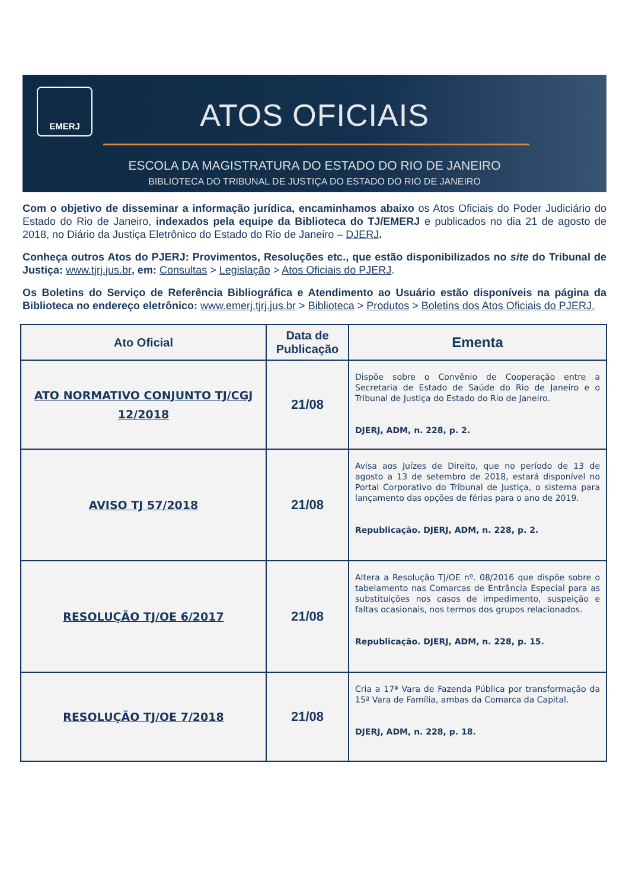EMERJ
ATOS OFICIAIS
ESCOLA DA MAGISTRATURA DO ESTADO DO RIO DE JANEIRO
BIBLIOTECA DO TRIBUNAL DE JUSTIÇA DO ESTADO DO RIO DE JANEIRO
Com o objetivo de disseminar a informação jurídica, encaminhamos abaixo os Atos Oficiais do Poder Judiciário do Estado do Rio de Janeiro, indexados pela equipe da Biblioteca do TJ/EMERJ e publicados no dia 21 de agosto de 2018, no Diário da Justiça Eletrônico do Estado do Rio de Janeiro – DJERJ.
Conheça outros Atos do PJERJ: Provimentos, Resoluções etc., que estão disponibilizados no site do Tribunal de Justiça: www.tjrj.jus.br, em: Consultas > Legislação > Atos Oficiais do PJERJ.
Os Boletins do Serviço de Referência Bibliográfica e Atendimento ao Usuário estão disponíveis na página da Biblioteca no endereço eletrônico: www.emerj.tjrj.jus.br > Biblioteca > Produtos > Boletins dos Atos Oficiais do PJERJ.
| Ato Oficial | Data de Publicação | Ementa |
| --- | --- | --- |
| ATO NORMATIVO CONJUNTO TJ/CGJ 12/2018 | 21/08 | Dispõe sobre o Convênio de Cooperação entre a Secretaria de Estado de Saúde do Rio de Janeiro e o Tribunal de Justiça do Estado do Rio de Janeiro. DJERJ, ADM, n. 228, p. 2. |
| AVISO TJ 57/2018 | 21/08 | Avisa aos Juízes de Direito, que no período de 13 de agosto a 13 de setembro de 2018, estará disponível no Portal Corporativo do Tribunal de Justiça, o sistema para lançamento das opções de férias para o ano de 2019. Republicação. DJERJ, ADM, n. 228, p. 2. |
| RESOLUÇÃO TJ/OE 6/2017 | 21/08 | Altera a Resolução TJ/OE nº. 08/2016 que dispõe sobre o tabelamento nas Comarcas de Entrância Especial para as substituições nos casos de impedimento, suspeição e faltas ocasionais, nos termos dos grupos relacionados. Republicação. DJERJ, ADM, n. 228, p. 15. |
| RESOLUÇÃO TJ/OE 7/2018 | 21/08 | Cria a 17ª Vara de Fazenda Pública por transformação da 15ª Vara de Família, ambas da Comarca da Capital. DJERJ, ADM, n. 228, p. 18. |